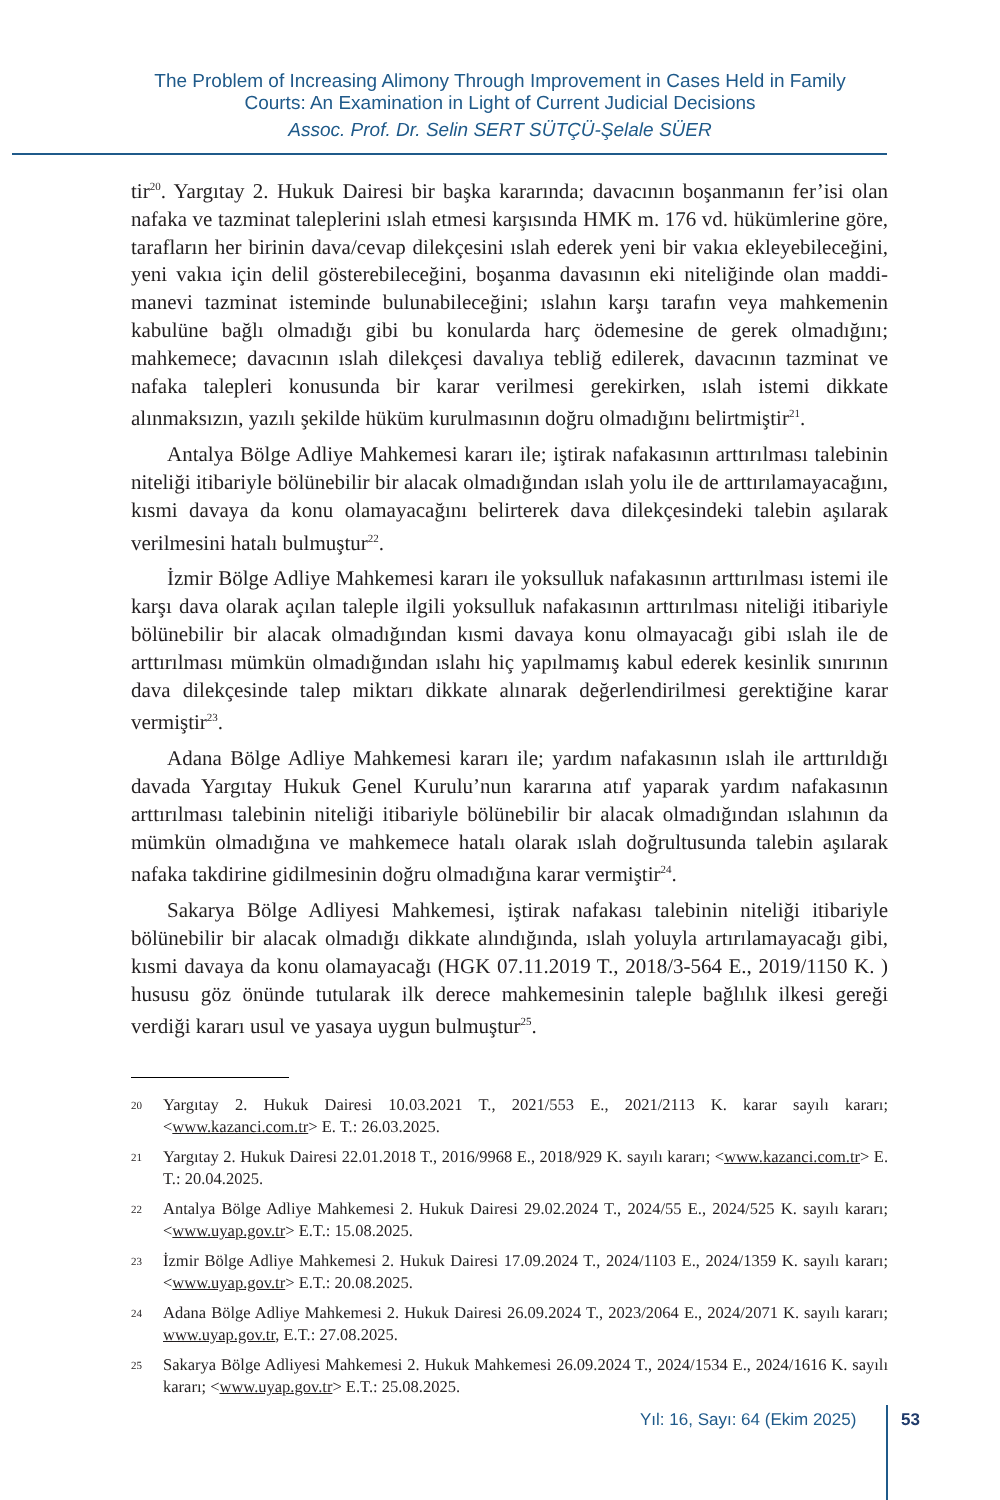The Problem of Increasing Alimony Through Improvement in Cases Held in Family
Courts: An Examination in Light of Current Judicial Decisions
Assoc. Prof. Dr. Selin SERT SÜTÇÜ-Şelale SÜER
tir<sup>20</sup>. Yargıtay 2. Hukuk Dairesi bir başka kararında; davacının boşanmanın fer’isi olan nafaka ve tazminat taleplerini ıslah etmesi karşısında HMK m. 176 vd. hükümlerine göre, tarafların her birinin dava/cevap dilekçesini ıslah ederek yeni bir vakıa ekleyebileceğini, yeni vakıa için delil gösterebileceğini, boşanma davasının eki niteliğinde olan maddi-manevi tazminat isteminde bulunabileceğini; ıslahın karşı tarafın veya mahkemenin kabulüne bağlı olmadığı gibi bu konularda harç ödemesine de gerek olmadığını; mahkemece; davacının ıslah dilekçesi davalıya tebliğ edilerek, davacının tazminat ve nafaka talepleri konusunda bir karar verilmesi gerekirken, ıslah istemi dikkate alınmaksızın, yazılı şekilde hüküm kurulmasının doğru olmadığını belirtmiştir<sup>21</sup>.
Antalya Bölge Adliye Mahkemesi kararı ile; iştirak nafakasının arttırılması talebinin niteliği itibariyle bölünebilir bir alacak olmadığından ıslah yolu ile de arttırılamayacağını, kısmi davaya da konu olamayacağını belirterek dava dilekçesindeki talebin aşılarak verilmesini hatalı bulmuştur<sup>22</sup>.
İzmir Bölge Adliye Mahkemesi kararı ile yoksulluk nafakasının arttırılması istemi ile karşı dava olarak açılan taleple ilgili yoksulluk nafakasının arttırılması niteliği itibariyle bölünebilir bir alacak olmadığından kısmi davaya konu olmayacağı gibi ıslah ile de arttırılması mümkün olmadığından ıslahı hiç yapılmamış kabul ederek kesinlik sınırının dava dilekçesinde talep miktarı dikkate alınarak değerlendirilmesi gerektiğine karar vermiştir<sup>23</sup>.
Adana Bölge Adliye Mahkemesi kararı ile; yardım nafakasının ıslah ile arttırıldığı davada Yargıtay Hukuk Genel Kurulu’nun kararına atıf yaparak yardım nafakasının arttırılması talebinin niteliği itibariyle bölünebilir bir alacak olmadığından ıslahının da mümkün olmadığına ve mahkemece hatalı olarak ıslah doğrultusunda talebin aşılarak nafaka takdirine gidilmesinin doğru olmadığına karar vermiştir<sup>24</sup>.
Sakarya Bölge Adliyesi Mahkemesi, iştirak nafakası talebinin niteliği itibariyle bölünebilir bir alacak olmadığı dikkate alındığında, ıslah yoluyla artırılamayacağı gibi, kısmi davaya da konu olamayacağı (HGK 07.11.2019 T., 2018/3-564 E., 2019/1150 K. ) hususu göz önünde tutularak ilk derece mahkemesinin taleple bağlılık ilkesi gereği verdiği kararı usul ve yasaya uygun bulmuştur<sup>25</sup>.
20
Yargıtay 2. Hukuk Dairesi 10.03.2021 T., 2021/553 E., 2021/2113 K. karar sayılı kararı; <www.kazanci.com.tr> E. T.: 26.03.2025.
21
Yargıtay 2. Hukuk Dairesi 22.01.2018 T., 2016/9968 E., 2018/929 K. sayılı kararı; <www.kazanci.com.tr> E. T.: 20.04.2025.
22
Antalya Bölge Adliye Mahkemesi 2. Hukuk Dairesi 29.02.2024 T., 2024/55 E., 2024/525 K. sayılı kararı; <www.uyap.gov.tr> E.T.: 15.08.2025.
23
İzmir Bölge Adliye Mahkemesi 2. Hukuk Dairesi 17.09.2024 T., 2024/1103 E., 2024/1359 K. sayılı kararı; <www.uyap.gov.tr> E.T.: 20.08.2025.
24
Adana Bölge Adliye Mahkemesi 2. Hukuk Dairesi 26.09.2024 T., 2023/2064 E., 2024/2071 K. sayılı kararı; www.uyap.gov.tr, E.T.: 27.08.2025.
25
Sakarya Bölge Adliyesi Mahkemesi 2. Hukuk Mahkemesi 26.09.2024 T., 2024/1534 E., 2024/1616 K. sayılı kararı; <www.uyap.gov.tr> E.T.: 25.08.2025.
Yıl: 16, Sayı: 64 (Ekim 2025) 53